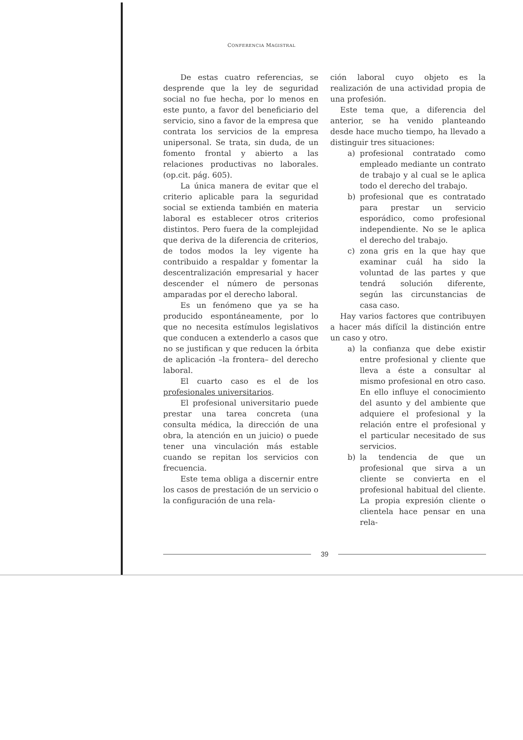CONFERENCIA MAGISTRAL
De estas cuatro referencias, se desprende que la ley de seguridad social no fue hecha, por lo menos en este punto, a favor del beneficiario del servicio, sino a favor de la empresa que contrata los servicios de la empresa unipersonal. Se trata, sin duda, de un fomento frontal y abierto a las relaciones productivas no laborales. (op.cit. pág. 605).
La única manera de evitar que el criterio aplicable para la seguridad social se extienda también en materia laboral es establecer otros criterios distintos. Pero fuera de la complejidad que deriva de la diferencia de criterios, de todos modos la ley vigente ha contribuido a respaldar y fomentar la descentralización empresarial y hacer descender el número de personas amparadas por el derecho laboral.
Es un fenómeno que ya se ha producido espontáneamente, por lo que no necesita estímulos legislativos que conducen a extenderlo a casos que no se justifican y que reducen la órbita de aplicación –la frontera– del derecho laboral.
El cuarto caso es el de los profesionales universitarios.
El profesional universitario puede prestar una tarea concreta (una consulta médica, la dirección de una obra, la atención en un juicio) o puede tener una vinculación más estable cuando se repitan los servicios con frecuencia.
Este tema obliga a discernir entre los casos de prestación de un servicio o la configuración de una rela-
ción laboral cuyo objeto es la realización de una actividad propia de una profesión.
Este tema que, a diferencia del anterior, se ha venido planteando desde hace mucho tiempo, ha llevado a distinguir tres situaciones:
a) profesional contratado como empleado mediante un contrato de trabajo y al cual se le aplica todo el derecho del trabajo.
b) profesional que es contratado para prestar un servicio esporádico, como profesional independiente. No se le aplica el derecho del trabajo.
c) zona gris en la que hay que examinar cuál ha sido la voluntad de las partes y que tendrá solución diferente, según las circunstancias de casa caso.
Hay varios factores que contribuyen a hacer más difícil la distinción entre un caso y otro.
a) la confianza que debe existir entre profesional y cliente que lleva a éste a consultar al mismo profesional en otro caso. En ello influye el conocimiento del asunto y del ambiente que adquiere el profesional y la relación entre el profesional y el particular necesitado de sus servicios.
b) la tendencia de que un profesional que sirva a un cliente se convierta en el profesional habitual del cliente. La propia expresión cliente o clientela hace pensar en una rela-
39